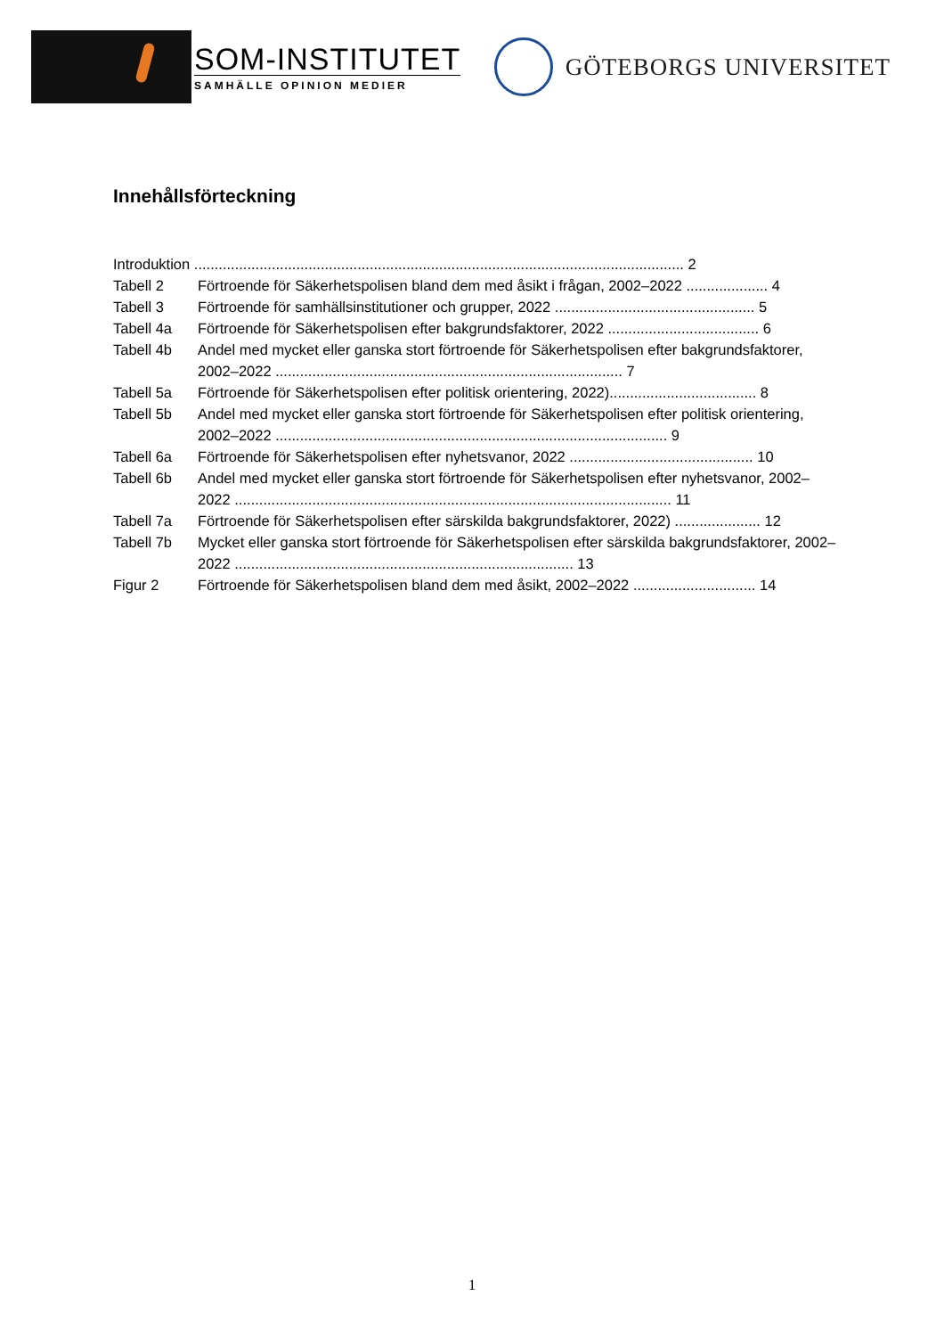SOM-INSTITUTET
SAMHÄLLE OPINION MEDIER
GÖTEBORGS UNIVERSITET
Innehållsförteckning
Introduktion ........................................................................................................................ 2
Tabell 2 Förtroende för Säkerhetspolisen bland dem med åsikt i frågan, 2002–2022 .................... 4
Tabell 3 Förtroende för samhällsinstitutioner och grupper, 2022 ................................................. 5
Tabell 4a Förtroende för Säkerhetspolisen efter bakgrundsfaktorer, 2022 ..................................... 6
Tabell 4b Andel med mycket eller ganska stort förtroende för Säkerhetspolisen efter bakgrundsfaktorer, 2002–2022 ..................................................................................... 7
Tabell 5a Förtroende för Säkerhetspolisen efter politisk orientering, 2022).................................... 8
Tabell 5b Andel med mycket eller ganska stort förtroende för Säkerhetspolisen efter politisk orientering, 2002–2022 ................................................................................................ 9
Tabell 6a Förtroende för Säkerhetspolisen efter nyhetsvanor, 2022 ............................................. 10
Tabell 6b Andel med mycket eller ganska stort förtroende för Säkerhetspolisen efter nyhetsvanor, 2002–2022 ........................................................................................................... 11
Tabell 7a Förtroende för Säkerhetspolisen efter särskilda bakgrundsfaktorer, 2022) ..................... 12
Tabell 7b Mycket eller ganska stort förtroende för Säkerhetspolisen efter särskilda bakgrundsfaktorer, 2002–2022 ................................................................................... 13
Figur 2 Förtroende för Säkerhetspolisen bland dem med åsikt, 2002–2022 .............................. 14
1